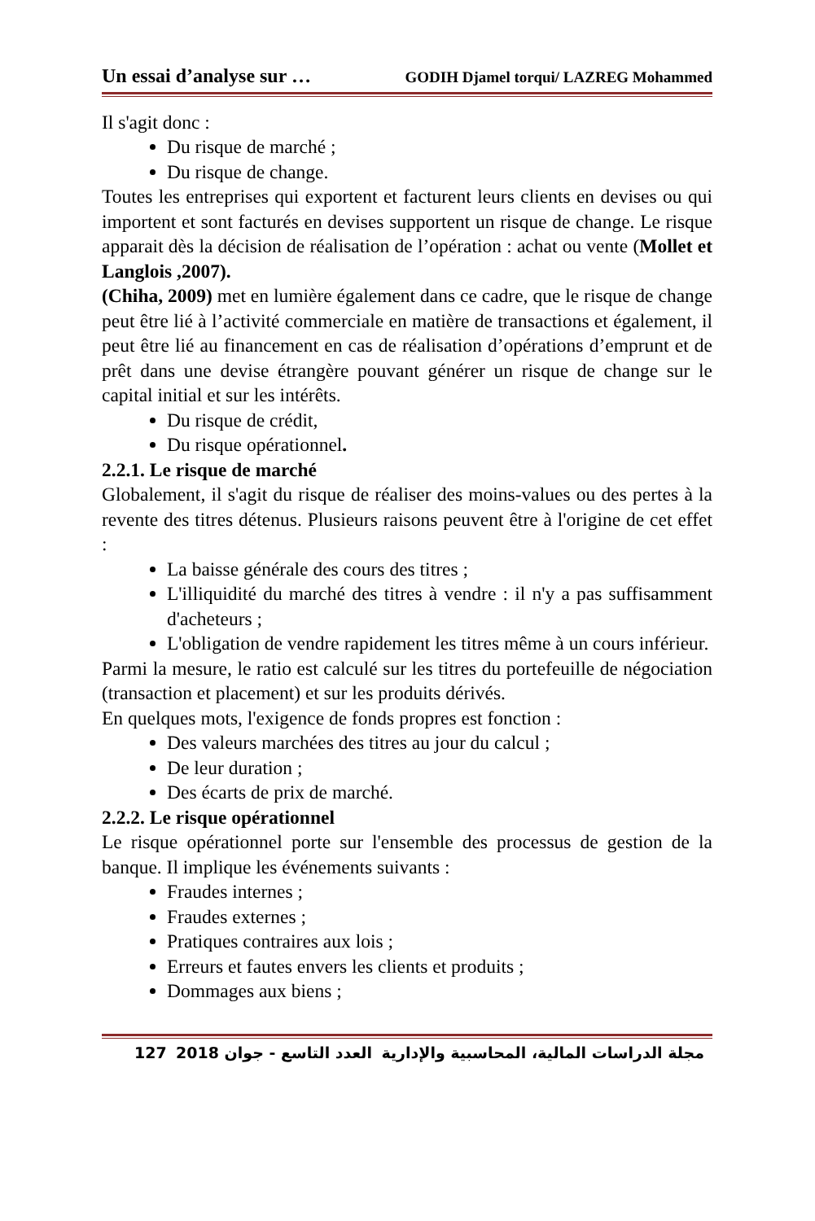Un essai d’analyse sur … GODIH Djamel torqui/ LAZREG Mohammed
Il s'agit donc :
Du risque de marché ;
Du risque de change.
Toutes les entreprises qui exportent et facturent leurs clients en devises ou qui importent et sont facturés en devises supportent un risque de change. Le risque apparait dès la décision de réalisation de l’opération : achat ou vente (Mollet et Langlois ,2007).
(Chiha, 2009) met en lumière également dans ce cadre, que le risque de change peut être lié à l’activité commerciale en matière de transactions et également, il peut être lié au financement en cas de réalisation d’opérations d’emprunt et de prêt dans une devise étrangère pouvant générer un risque de change sur le capital initial et sur les intérêts.
Du risque de crédit,
Du risque opérationnel.
2.2.1. Le risque de marché
Globalement, il s'agit du risque de réaliser des moins-values ou des pertes à la revente des titres détenus. Plusieurs raisons peuvent être à l'origine de cet effet :
La baisse générale des cours des titres ;
L'illiquidité du marché des titres à vendre : il n'y a pas suffisamment d'acheteurs ;
L'obligation de vendre rapidement les titres même à un cours inférieur.
Parmi la mesure, le ratio est calculé sur les titres du portefeuille de négociation (transaction et placement) et sur les produits dérivés.
En quelques mots, l'exigence de fonds propres est fonction :
Des valeurs marchées des titres au jour du calcul ;
De leur duration ;
Des écarts de prix de marché.
2.2.2. Le risque opérationnel
Le risque opérationnel porte sur l'ensemble des processus de gestion de la banque. Il implique les événements suivants :
Fraudes internes ;
Fraudes externes ;
Pratiques contraires aux lois ;
Erreurs et fautes envers les clients et produits ;
Dommages aux biens ;
127 2018 العدد التاسع - جوان مجلة الدراسات المالية، المحاسبية والإدارية